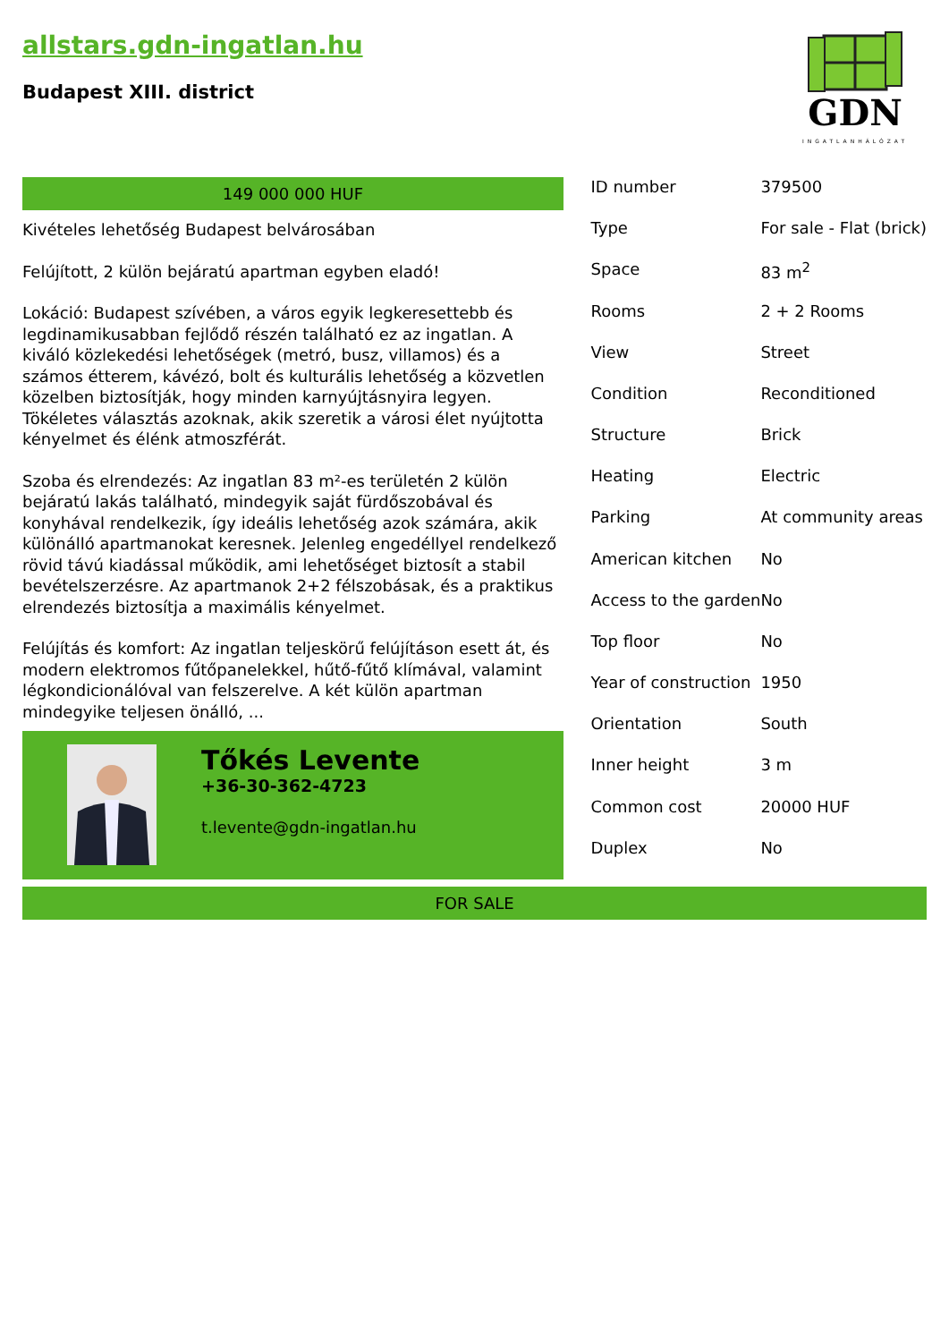allstars.gdn-ingatlan.hu
Budapest XIII. district
GDN
INGATLANHÁLÓZAT
149 000 000 HUF
Kivételes lehetőség Budapest belvárosában
Felújított, 2 külön bejáratú apartman egyben eladó!
Lokáció: Budapest szívében, a város egyik legkeresettebb és legdinamikusabban fejlődő részén található ez az ingatlan. A kiváló közlekedési lehetőségek (metró, busz, villamos) és a számos étterem, kávézó, bolt és kulturális lehetőség a közvetlen közelben biztosítják, hogy minden karnyújtásnyira legyen. Tökéletes választás azoknak, akik szeretik a városi élet nyújtotta kényelmet és élénk atmoszférát.
Szoba és elrendezés: Az ingatlan 83 m²-es területén 2 külön bejáratú lakás található, mindegyik saját fürdőszobával és konyhával rendelkezik, így ideális lehetőség azok számára, akik különálló apartmanokat keresnek. Jelenleg engedéllyel rendelkező rövid távú kiadással működik, ami lehetőséget biztosít a stabil bevételszerzésre. Az apartmanok 2+2 félszobásak, és a praktikus elrendezés biztosítja a maximális kényelmet.
Felújítás és komfort: Az ingatlan teljeskörű felújításon esett át, és modern elektromos fűtőpanelekkel, hűtő-fűtő klímával, valamint légkondicionálóval van felszerelve. A két külön apartman mindegyike teljesen önálló, ...
Tőkés Levente
+36-30-362-4723
t.levente@gdn-ingatlan.hu
| ID number | 379500 |
| Type | For sale - Flat (brick) |
| Space | 83 m<sup>2</sup> |
| Rooms | 2 + 2 Rooms |
| View | Street |
| Condition | Reconditioned |
| Structure | Brick |
| Heating | Electric |
| Parking | At community areas |
| American kitchen | No |
| Access to the garden | No |
| Top floor | No |
| Year of construction | 1950 |
| Orientation | South |
| Inner height | 3 m |
| Common cost | 20000 HUF |
| Duplex | No |
FOR SALE